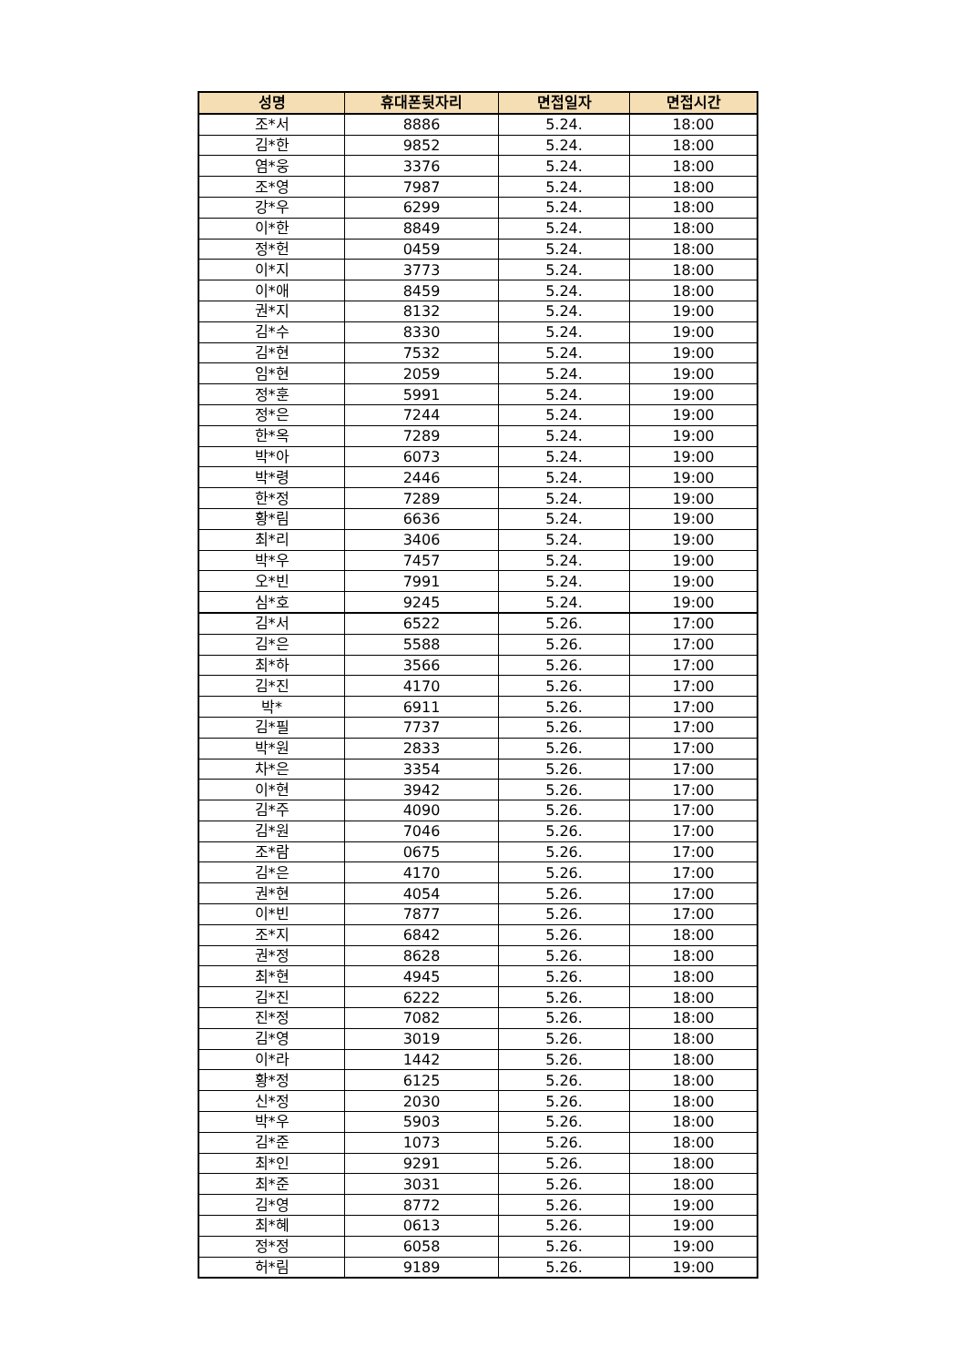| 성명 | 휴대폰뒷자리 | 면접일자 | 면접시간 |
| --- | --- | --- | --- |
| 조*서 | 8886 | 5.24. | 18:00 |
| 김*한 | 9852 | 5.24. | 18:00 |
| 염*웅 | 3376 | 5.24. | 18:00 |
| 조*영 | 7987 | 5.24. | 18:00 |
| 강*우 | 6299 | 5.24. | 18:00 |
| 이*한 | 8849 | 5.24. | 18:00 |
| 정*헌 | 0459 | 5.24. | 18:00 |
| 이*지 | 3773 | 5.24. | 18:00 |
| 이*애 | 8459 | 5.24. | 18:00 |
| 권*지 | 8132 | 5.24. | 19:00 |
| 김*수 | 8330 | 5.24. | 19:00 |
| 김*현 | 7532 | 5.24. | 19:00 |
| 임*현 | 2059 | 5.24. | 19:00 |
| 정*훈 | 5991 | 5.24. | 19:00 |
| 정*은 | 7244 | 5.24. | 19:00 |
| 한*옥 | 7289 | 5.24. | 19:00 |
| 박*아 | 6073 | 5.24. | 19:00 |
| 박*령 | 2446 | 5.24. | 19:00 |
| 한*정 | 7289 | 5.24. | 19:00 |
| 황*림 | 6636 | 5.24. | 19:00 |
| 최*리 | 3406 | 5.24. | 19:00 |
| 박*우 | 7457 | 5.24. | 19:00 |
| 오*빈 | 7991 | 5.24. | 19:00 |
| 심*호 | 9245 | 5.24. | 19:00 |
| 김*서 | 6522 | 5.26. | 17:00 |
| 김*은 | 5588 | 5.26. | 17:00 |
| 최*하 | 3566 | 5.26. | 17:00 |
| 김*진 | 4170 | 5.26. | 17:00 |
| 박* | 6911 | 5.26. | 17:00 |
| 김*필 | 7737 | 5.26. | 17:00 |
| 박*원 | 2833 | 5.26. | 17:00 |
| 차*은 | 3354 | 5.26. | 17:00 |
| 이*현 | 3942 | 5.26. | 17:00 |
| 김*주 | 4090 | 5.26. | 17:00 |
| 김*원 | 7046 | 5.26. | 17:00 |
| 조*람 | 0675 | 5.26. | 17:00 |
| 김*은 | 4170 | 5.26. | 17:00 |
| 권*현 | 4054 | 5.26. | 17:00 |
| 이*빈 | 7877 | 5.26. | 17:00 |
| 조*지 | 6842 | 5.26. | 18:00 |
| 권*정 | 8628 | 5.26. | 18:00 |
| 최*현 | 4945 | 5.26. | 18:00 |
| 김*진 | 6222 | 5.26. | 18:00 |
| 진*정 | 7082 | 5.26. | 18:00 |
| 김*영 | 3019 | 5.26. | 18:00 |
| 이*라 | 1442 | 5.26. | 18:00 |
| 황*정 | 6125 | 5.26. | 18:00 |
| 신*정 | 2030 | 5.26. | 18:00 |
| 박*우 | 5903 | 5.26. | 18:00 |
| 김*준 | 1073 | 5.26. | 18:00 |
| 최*인 | 9291 | 5.26. | 18:00 |
| 최*준 | 3031 | 5.26. | 18:00 |
| 김*영 | 8772 | 5.26. | 19:00 |
| 최*혜 | 0613 | 5.26. | 19:00 |
| 정*정 | 6058 | 5.26. | 19:00 |
| 허*림 | 9189 | 5.26. | 19:00 |